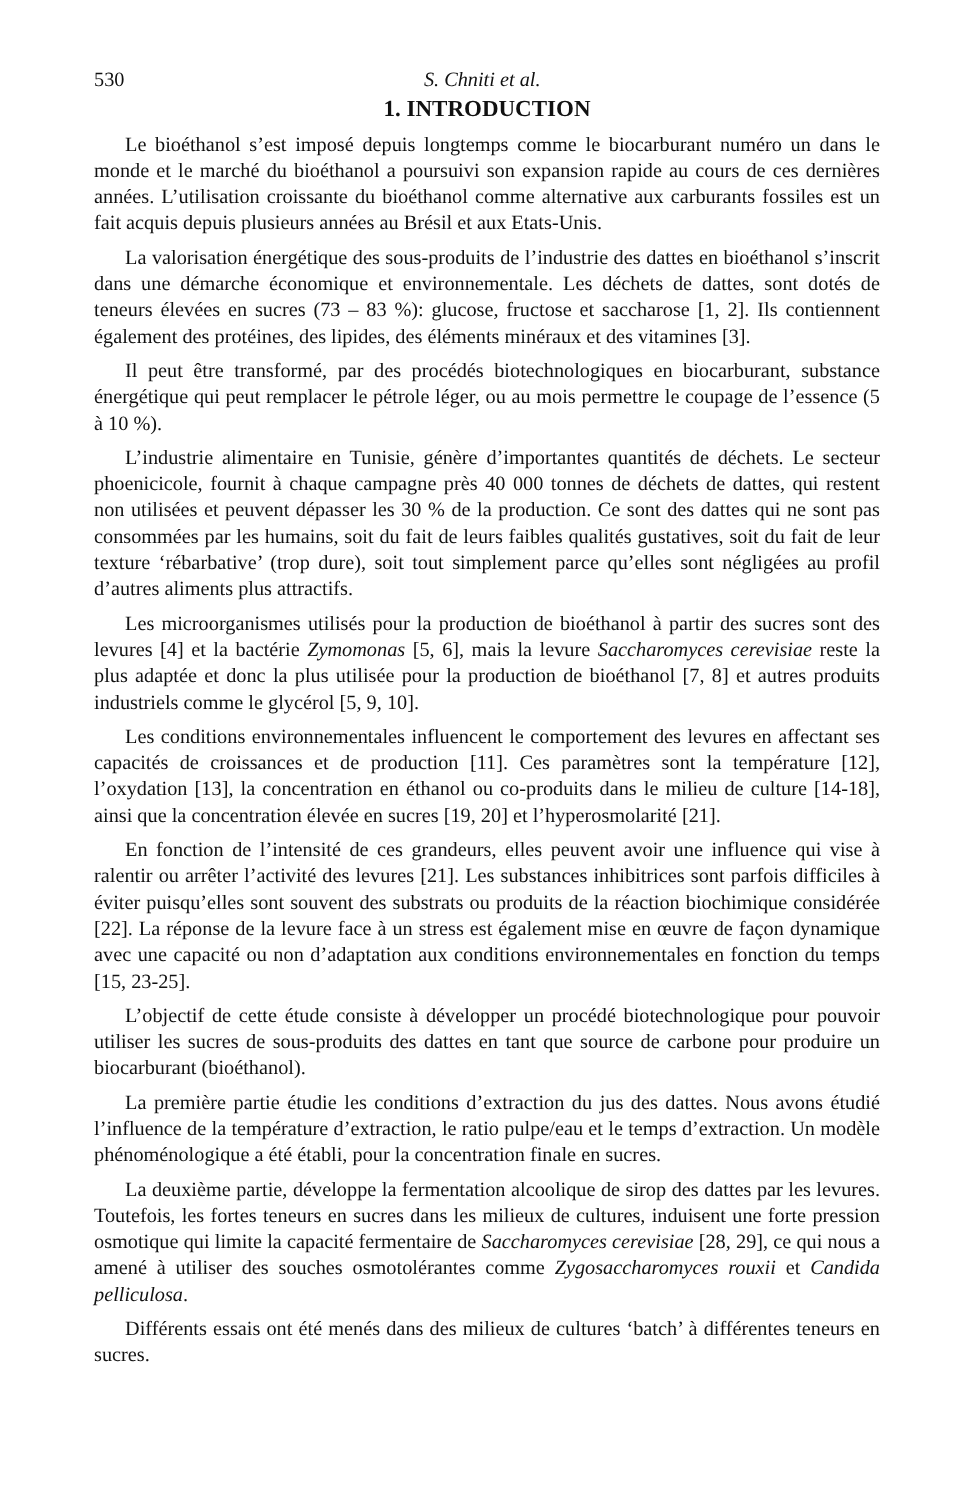530 S. Chniti et al.
1. INTRODUCTION
Le bioéthanol s’est imposé depuis longtemps comme le biocarburant numéro un dans le monde et le marché du bioéthanol a poursuivi son expansion rapide au cours de ces dernières années. L’utilisation croissante du bioéthanol comme alternative aux carburants fossiles est un fait acquis depuis plusieurs années au Brésil et aux Etats-Unis.
La valorisation énergétique des sous-produits de l’industrie des dattes en bioéthanol s’inscrit dans une démarche économique et environnementale. Les déchets de dattes, sont dotés de teneurs élevées en sucres (73 – 83 %): glucose, fructose et saccharose [1, 2]. Ils contiennent également des protéines, des lipides, des éléments minéraux et des vitamines [3].
Il peut être transformé, par des procédés biotechnologiques en biocarburant, substance énergétique qui peut remplacer le pétrole léger, ou au mois permettre le coupage de l’essence (5 à 10 %).
L’industrie alimentaire en Tunisie, génère d’importantes quantités de déchets. Le secteur phoenicicole, fournit à chaque campagne près 40 000 tonnes de déchets de dattes, qui restent non utilisées et peuvent dépasser les 30 % de la production. Ce sont des dattes qui ne sont pas consommées par les humains, soit du fait de leurs faibles qualités gustatives, soit du fait de leur texture ‘rébarbative’ (trop dure), soit tout simplement parce qu’elles sont négligées au profil d’autres aliments plus attractifs.
Les microorganismes utilisés pour la production de bioéthanol à partir des sucres sont des levures [4] et la bactérie Zymomonas [5, 6], mais la levure Saccharomyces cerevisiae reste la plus adaptée et donc la plus utilisée pour la production de bioéthanol [7, 8] et autres produits industriels comme le glycérol [5, 9, 10].
Les conditions environnementales influencent le comportement des levures en affectant ses capacités de croissances et de production [11]. Ces paramètres sont la température [12], l’oxydation [13], la concentration en éthanol ou co-produits dans le milieu de culture [14-18], ainsi que la concentration élevée en sucres [19, 20] et l’hyperosmolarité [21].
En fonction de l’intensité de ces grandeurs, elles peuvent avoir une influence qui vise à ralentir ou arrêter l’activité des levures [21]. Les substances inhibitrices sont parfois difficiles à éviter puisqu’elles sont souvent des substrats ou produits de la réaction biochimique considérée [22]. La réponse de la levure face à un stress est également mise en œuvre de façon dynamique avec une capacité ou non d’adaptation aux conditions environnementales en fonction du temps [15, 23-25].
L’objectif de cette étude consiste à développer un procédé biotechnologique pour pouvoir utiliser les sucres de sous-produits des dattes en tant que source de carbone pour produire un biocarburant (bioéthanol).
La première partie étudie les conditions d’extraction du jus des dattes. Nous avons étudié l’influence de la température d’extraction, le ratio pulpe/eau et le temps d’extraction. Un modèle phénoménologique a été établi, pour la concentration finale en sucres.
La deuxième partie, développe la fermentation alcoolique de sirop des dattes par les levures. Toutefois, les fortes teneurs en sucres dans les milieux de cultures, induisent une forte pression osmotique qui limite la capacité fermentaire de Saccharomyces cerevisiae [28, 29], ce qui nous a amené à utiliser des souches osmotolérantes comme Zygosaccharomyces rouxii et Candida pelliculosa.
Différents essais ont été menés dans des milieux de cultures ‘batch’ à différentes teneurs en sucres.